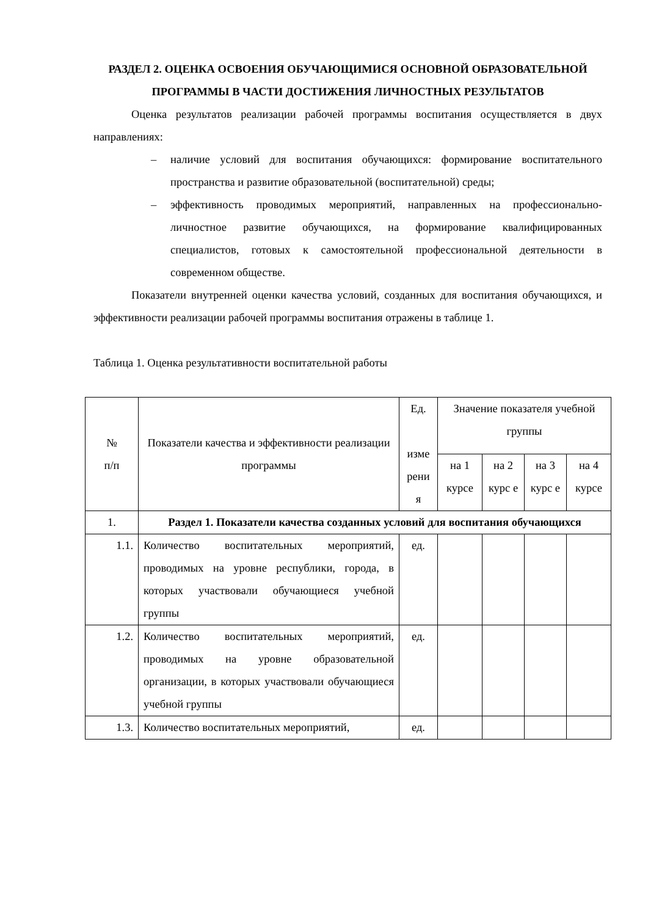РАЗДЕЛ 2. ОЦЕНКА ОСВОЕНИЯ ОБУЧАЮЩИМИСЯ ОСНОВНОЙ ОБРАЗОВАТЕЛЬНОЙ ПРОГРАММЫ В ЧАСТИ ДОСТИЖЕНИЯ ЛИЧНОСТНЫХ РЕЗУЛЬТАТОВ
Оценка результатов реализации рабочей программы воспитания осуществляется в двух направлениях:
– наличие условий для воспитания обучающихся: формирование воспитательного пространства и развитие образовательной (воспитательной) среды;
– эффективность проводимых мероприятий, направленных на профессионально-личностное развитие обучающихся, на формирование квалифицированных специалистов, готовых к самостоятельной профессиональной деятельности в современном обществе.
Показатели внутренней оценки качества условий, созданных для воспитания обучающихся, и эффективности реализации рабочей программы воспитания отражены в таблице 1.
Таблица 1. Оценка результативности воспитательной работы
| № п/п | Показатели качества и эффективности реализации программы | Ед. изме рени я | Значение показателя учебной группы | | | |
| --- | --- | --- | --- | --- | --- | --- |
| | | | на 1 курсе | на 2 курс е | на 3 курс е | на 4 курсе |
| 1. | Раздел 1. Показатели качества созданных условий для воспитания обучающихся | | | | | |
| 1.1. | Количество воспитательных мероприятий, проводимых на уровне республики, города, в которых участвовали обучающиеся учебной группы | ед. | | | | |
| 1.2. | Количество воспитательных мероприятий, проводимых на уровне образовательной организации, в которых участвовали обучающиеся учебной группы | ед. | | | | |
| 1.3. | Количество воспитательных мероприятий, | ед. | | | | |